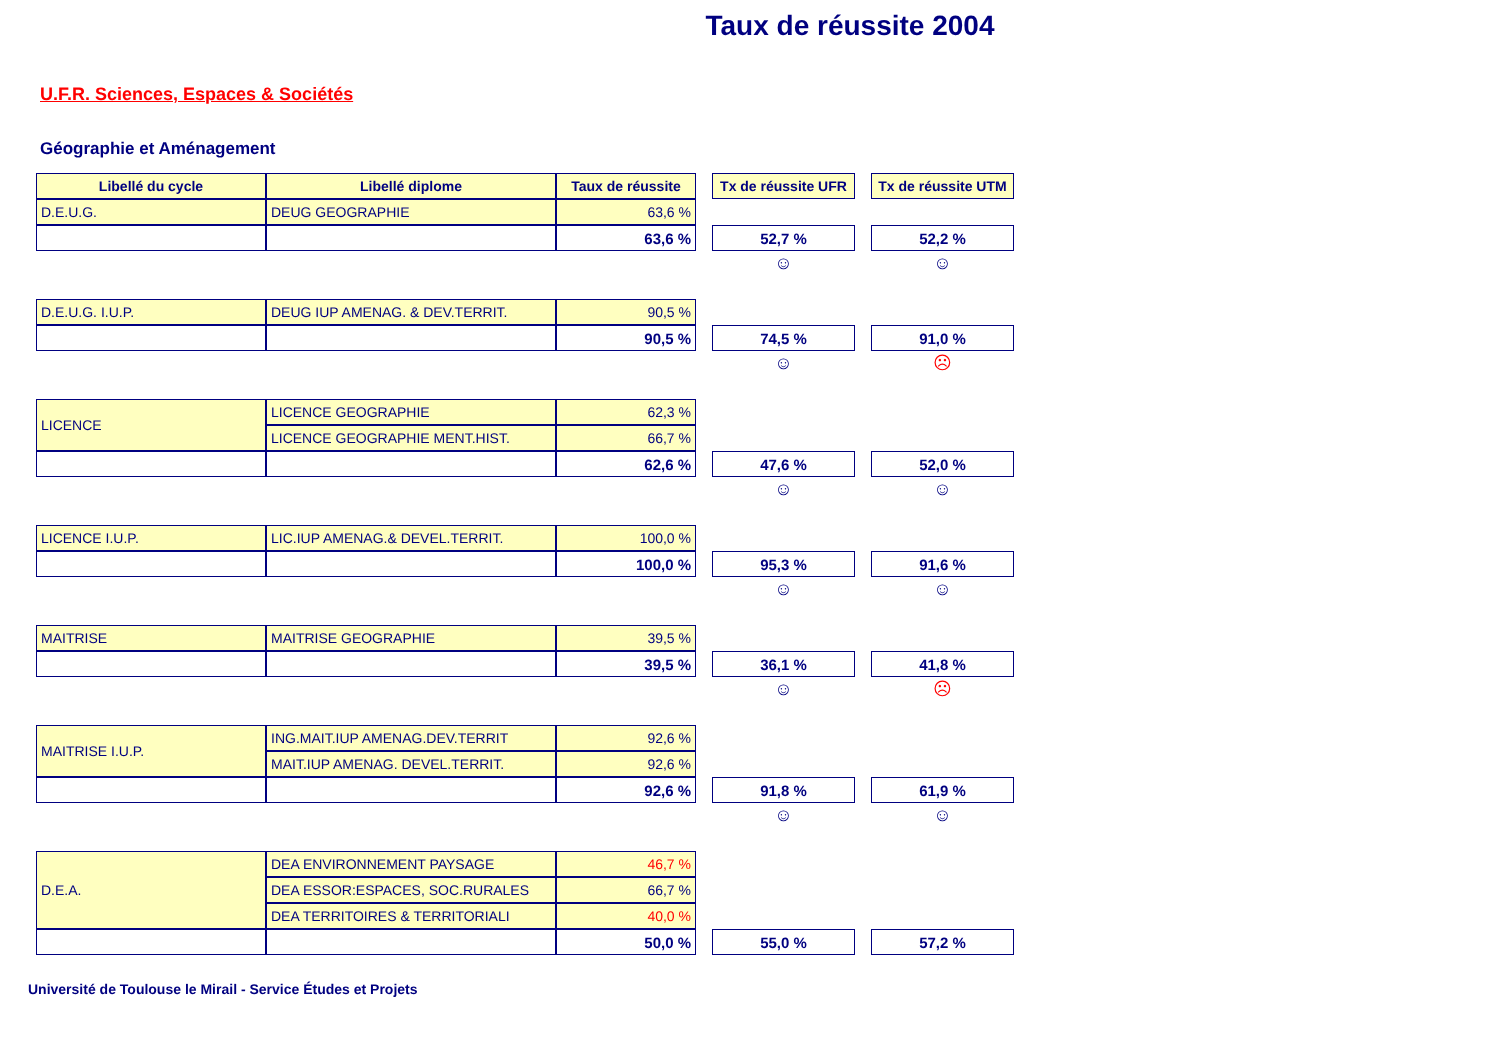Taux de réussite 2004
U.F.R. Sciences, Espaces & Sociétés
Géographie et Aménagement
| Libellé du cycle | Libellé diplome | Taux de réussite | | Tx de réussite UFR | | Tx de réussite UTM |
| D.E.U.G. | DEUG GEOGRAPHIE | 63,6 % | | | | |
| | | 63,6 % | | 52,7 % | | 52,2 % |
| | | | | ☺ | | ☺ |
| D.E.U.G. I.U.P. | DEUG IUP AMENAG. & DEV.TERRIT. | 90,5 % | | | | |
| | | 90,5 % | | 74,5 % | | 91,0 % |
| | | | | ☺ | | ☹ |
| LICENCE | LICENCE GEOGRAPHIE | 62,3 % | | | | |
| | LICENCE GEOGRAPHIE MENT.HIST. | 66,7 % | | | | |
| | | 62,6 % | | 47,6 % | | 52,0 % |
| | | | | ☺ | | ☺ |
| LICENCE I.U.P. | LIC.IUP AMENAG.& DEVEL.TERRIT. | 100,0 % | | | | |
| | | 100,0 % | | 95,3 % | | 91,6 % |
| | | | | ☺ | | ☺ |
| MAITRISE | MAITRISE GEOGRAPHIE | 39,5 % | | | | |
| | | 39,5 % | | 36,1 % | | 41,8 % |
| | | | | ☺ | | ☹ |
| MAITRISE I.U.P. | ING.MAIT.IUP AMENAG.DEV.TERRIT | 92,6 % | | | | |
| | MAIT.IUP AMENAG. DEVEL.TERRIT. | 92,6 % | | | | |
| | | 92,6 % | | 91,8 % | | 61,9 % |
| | | | | ☺ | | ☺ |
| D.E.A. | DEA ENVIRONNEMENT PAYSAGE | 46,7 % | | | | |
| | DEA ESSOR:ESPACES, SOC.RURALES | 66,7 % | | | | |
| | DEA TERRITOIRES & TERRITORIALI | 40,0 % | | | | |
| | | 50,0 % | | 55,0 % | | 57,2 % |
Université de Toulouse le Mirail - Service Études et Projets